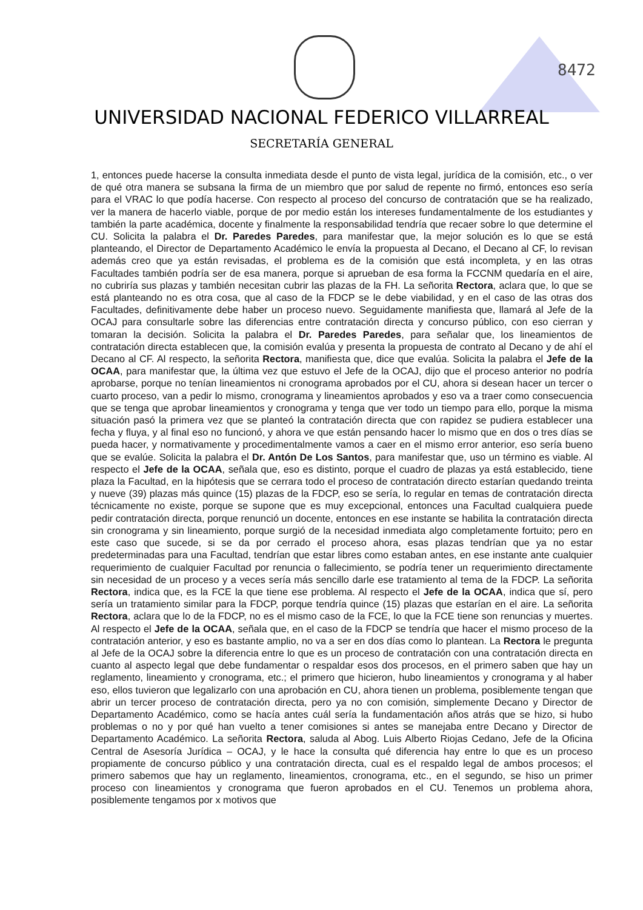8472
UNIVERSIDAD NACIONAL FEDERICO VILLARREAL
SECRETARÍA GENERAL
1, entonces puede hacerse la consulta inmediata desde el punto de vista legal, jurídica de la comisión, etc., o ver de qué otra manera se subsana la firma de un miembro que por salud de repente no firmó, entonces eso sería para el VRAC lo que podía hacerse. Con respecto al proceso del concurso de contratación que se ha realizado, ver la manera de hacerlo viable, porque de por medio están los intereses fundamentalmente de los estudiantes y también la parte académica, docente y finalmente la responsabilidad tendría que recaer sobre lo que determine el CU. Solicita la palabra el Dr. Paredes Paredes, para manifestar que, la mejor solución es lo que se está planteando, el Director de Departamento Académico le envía la propuesta al Decano, el Decano al CF, lo revisan además creo que ya están revisadas, el problema es de la comisión que está incompleta, y en las otras Facultades también podría ser de esa manera, porque si aprueban de esa forma la FCCNM quedaría en el aire, no cubriría sus plazas y también necesitan cubrir las plazas de la FH. La señorita Rectora, aclara que, lo que se está planteando no es otra cosa, que al caso de la FDCP se le debe viabilidad, y en el caso de las otras dos Facultades, definitivamente debe haber un proceso nuevo. Seguidamente manifiesta que, llamará al Jefe de la OCAJ para consultarle sobre las diferencias entre contratación directa y concurso público, con eso cierran y tomaran la decisión. Solicita la palabra el Dr. Paredes Paredes, para señalar que, los lineamientos de contratación directa establecen que, la comisión evalúa y presenta la propuesta de contrato al Decano y de ahí el Decano al CF. Al respecto, la señorita Rectora, manifiesta que, dice que evalúa. Solicita la palabra el Jefe de la OCAA, para manifestar que, la última vez que estuvo el Jefe de la OCAJ, dijo que el proceso anterior no podría aprobarse, porque no tenían lineamientos ni cronograma aprobados por el CU, ahora si desean hacer un tercer o cuarto proceso, van a pedir lo mismo, cronograma y lineamientos aprobados y eso va a traer como consecuencia que se tenga que aprobar lineamientos y cronograma y tenga que ver todo un tiempo para ello, porque la misma situación pasó la primera vez que se planteó la contratación directa que con rapidez se pudiera establecer una fecha y fluya, y al final eso no funcionó, y ahora ve que están pensando hacer lo mismo que en dos o tres días se pueda hacer, y normativamente y procedimentalmente vamos a caer en el mismo error anterior, eso sería bueno que se evalúe. Solicita la palabra el Dr. Antón De Los Santos, para manifestar que, uso un término es viable. Al respecto el Jefe de la OCAA, señala que, eso es distinto, porque el cuadro de plazas ya está establecido, tiene plaza la Facultad, en la hipótesis que se cerrara todo el proceso de contratación directo estarían quedando treinta y nueve (39) plazas más quince (15) plazas de la FDCP, eso se sería, lo regular en temas de contratación directa técnicamente no existe, porque se supone que es muy excepcional, entonces una Facultad cualquiera puede pedir contratación directa, porque renunció un docente, entonces en ese instante se habilita la contratación directa sin cronograma y sin lineamiento, porque surgió de la necesidad inmediata algo completamente fortuito; pero en este caso que sucede, si se da por cerrado el proceso ahora, esas plazas tendrían que ya no estar predeterminadas para una Facultad, tendrían que estar libres como estaban antes, en ese instante ante cualquier requerimiento de cualquier Facultad por renuncia o fallecimiento, se podría tener un requerimiento directamente sin necesidad de un proceso y a veces sería más sencillo darle ese tratamiento al tema de la FDCP. La señorita Rectora, indica que, es la FCE la que tiene ese problema. Al respecto el Jefe de la OCAA, indica que sí, pero sería un tratamiento similar para la FDCP, porque tendría quince (15) plazas que estarían en el aire. La señorita Rectora, aclara que lo de la FDCP, no es el mismo caso de la FCE, lo que la FCE tiene son renuncias y muertes. Al respecto el Jefe de la OCAA, señala que, en el caso de la FDCP se tendría que hacer el mismo proceso de la contratación anterior, y eso es bastante amplio, no va a ser en dos días como lo plantean. La Rectora le pregunta al Jefe de la OCAJ sobre la diferencia entre lo que es un proceso de contratación con una contratación directa en cuanto al aspecto legal que debe fundamentar o respaldar esos dos procesos, en el primero saben que hay un reglamento, lineamiento y cronograma, etc.; el primero que hicieron, hubo lineamientos y cronograma y al haber eso, ellos tuvieron que legalizarlo con una aprobación en CU, ahora tienen un problema, posiblemente tengan que abrir un tercer proceso de contratación directa, pero ya no con comisión, simplemente Decano y Director de Departamento Académico, como se hacía antes cuál sería la fundamentación años atrás que se hizo, si hubo problemas o no y por qué han vuelto a tener comisiones si antes se manejaba entre Decano y Director de Departamento Académico. La señorita Rectora, saluda al Abog. Luis Alberto Riojas Cedano, Jefe de la Oficina Central de Asesoría Jurídica – OCAJ, y le hace la consulta qué diferencia hay entre lo que es un proceso propiamente de concurso público y una contratación directa, cual es el respaldo legal de ambos procesos; el primero sabemos que hay un reglamento, lineamientos, cronograma, etc., en el segundo, se hiso un primer proceso con lineamientos y cronograma que fueron aprobados en el CU. Tenemos un problema ahora, posiblemente tengamos por x motivos que